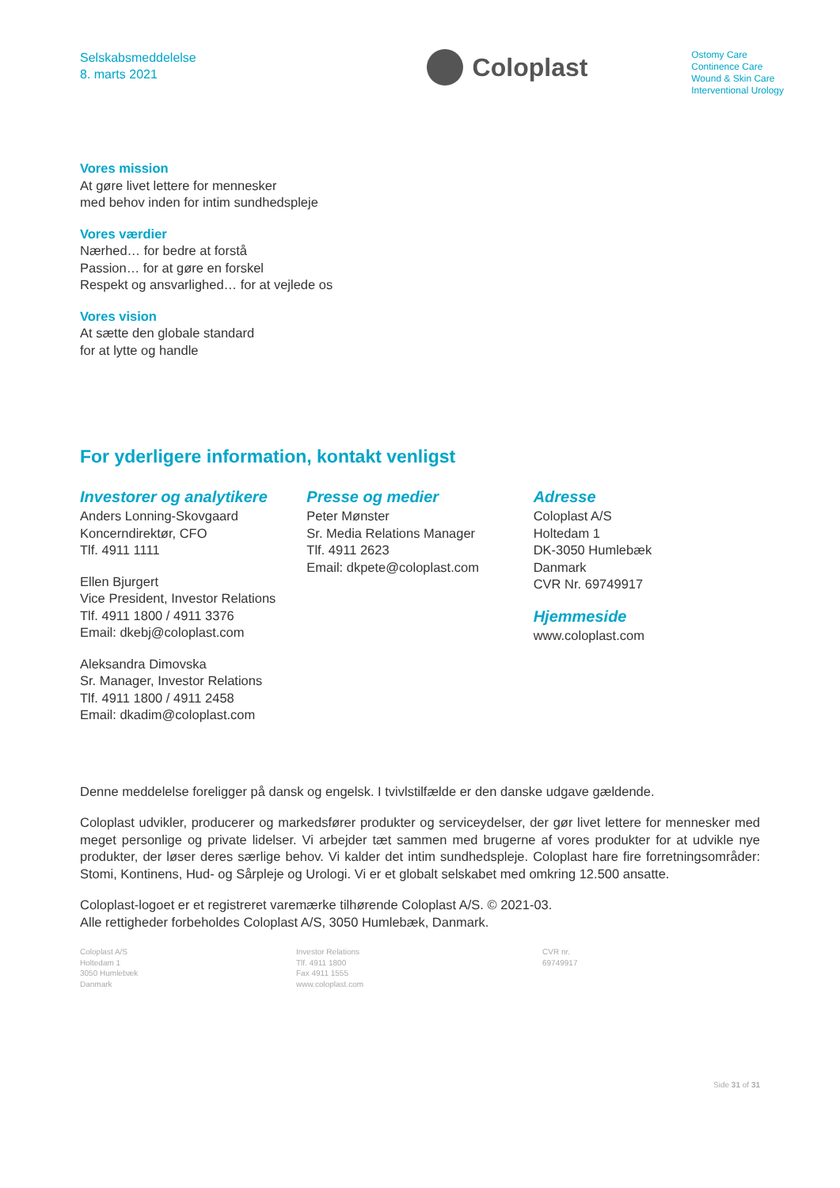Selskabsmeddelelse
8. marts 2021
Coloplast
Ostomy Care
Continence Care
Wound & Skin Care
Interventional Urology
Vores mission
At gøre livet lettere for mennesker
med behov inden for intim sundhedspleje
Vores værdier
Nærhed… for bedre at forstå
Passion… for at gøre en forskel
Respekt og ansvarlighed… for at vejlede os
Vores vision
At sætte den globale standard
for at lytte og handle
For yderligere information, kontakt venligst
Investorer og analytikere
Anders Lonning-Skovgaard
Koncerndirektør, CFO
Tlf. 4911 1111
Ellen Bjurgert
Vice President, Investor Relations
Tlf. 4911 1800 / 4911 3376
Email: dkebj@coloplast.com
Aleksandra Dimovska
Sr. Manager, Investor Relations
Tlf. 4911 1800 / 4911 2458
Email: dkadim@coloplast.com
Presse og medier
Peter Mønster
Sr. Media Relations Manager
Tlf. 4911 2623
Email: dkpete@coloplast.com
Adresse
Coloplast A/S
Holtedam 1
DK-3050 Humlebæk
Danmark
CVR Nr. 69749917
Hjemmeside
www.coloplast.com
Denne meddelelse foreligger på dansk og engelsk. I tvivlstilfælde er den danske udgave gældende.
Coloplast udvikler, producerer og markedsfører produkter og serviceydelser, der gør livet lettere for mennesker med meget personlige og private lidelser. Vi arbejder tæt sammen med brugerne af vores produkter for at udvikle nye produkter, der løser deres særlige behov. Vi kalder det intim sundhedspleje. Coloplast hare fire forretningsområder: Stomi, Kontinens, Hud- og Sårpleje og Urologi. Vi er et globalt selskabet med omkring 12.500 ansatte.
Coloplast-logoet er et registreret varemærke tilhørende Coloplast A/S. © 2021-03.
Alle rettigheder forbeholdes Coloplast A/S, 3050 Humlebæk, Danmark.
Coloplast A/S
Holtedam 1
3050 Humlebæk
Danmark
Investor Relations
Tlf. 4911 1800
Fax 4911 1555
www.coloplast.com
CVR nr.
69749917
Side 31 of 31